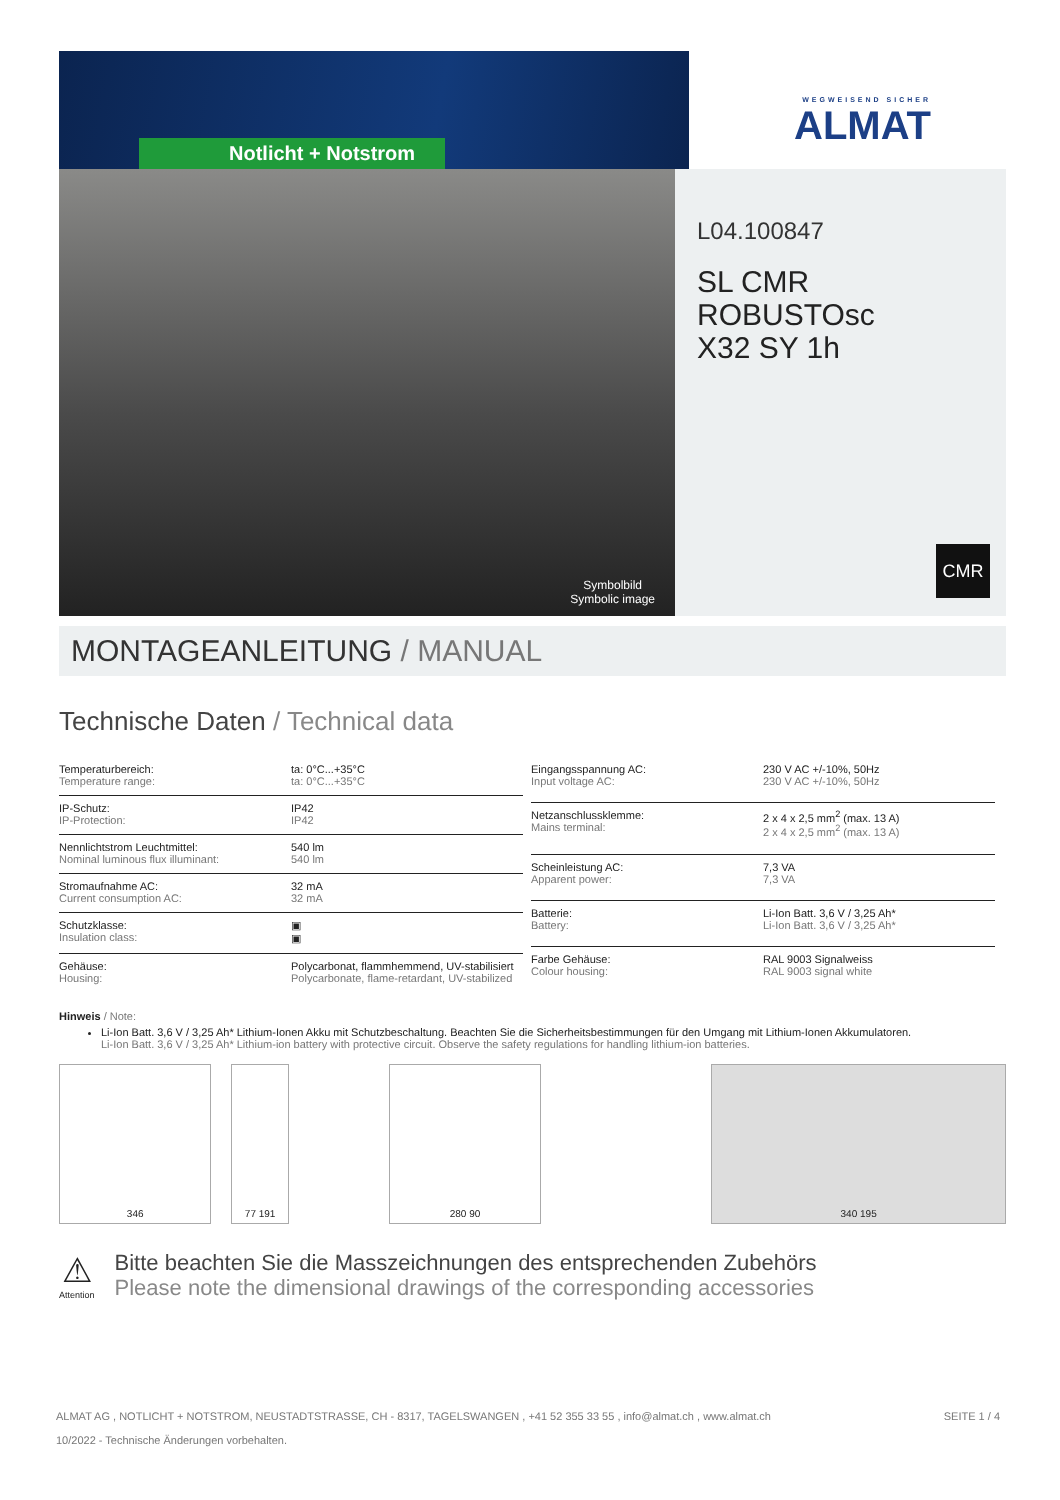Notlicht + Notstrom
WEGWEISEND SICHER
ALMAT
Symbolbild
Symbolic image
L04.100847
SL CMR ROBUSTOsc
X32 SY 1h
CMR
MONTAGEANLEITUNG / MANUAL
Technische Daten / Technical data
| Temperaturbereich: Temperature range: | ta: 0°C...+35°C ta: 0°C...+35°C |
| IP-Schutz: IP-Protection: | IP42 IP42 |
| Nennlichtstrom Leuchtmittel: Nominal luminous flux illuminant: | 540 lm 540 lm |
| Stromaufnahme AC: Current consumption AC: | 32 mA 32 mA |
| Schutzklasse: Insulation class: | ▣ ▣ |
| Gehäuse: Housing: | Polycarbonat, flammhemmend, UV-stabilisiert Polycarbonate, flame-retardant, UV-stabilized |
| Eingangsspannung AC: Input voltage AC: | 230 V AC +/-10%, 50Hz 230 V AC +/-10%, 50Hz |
| Netzanschlussklemme: Mains terminal: | 2 x 4 x 2,5 mm<sup>2</sup> (max. 13 A) 2 x 4 x 2,5 mm<sup>2</sup> (max. 13 A) |
| Scheinleistung AC: Apparent power: | 7,3 VA 7,3 VA |
| Batterie: Battery: | Li-Ion Batt. 3,6 V / 3,25 Ah* Li-Ion Batt. 3,6 V / 3,25 Ah* |
| Farbe Gehäuse: Colour housing: | RAL 9003 Signalweiss RAL 9003 signal white |
Hinweis / Note:
Li-Ion Batt. 3,6 V / 3,25 Ah* Lithium-Ionen Akku mit Schutzbeschaltung. Beachten Sie die Sicherheitsbestimmungen für den Umgang mit Lithium-Ionen Akkumulatoren.
Li-Ion Batt. 3,6 V / 3,25 Ah* Lithium-ion battery with protective circuit. Observe the safety regulations for handling lithium-ion batteries.
346 77 191 280 90 340 195
⚠
Attention
Bitte beachten Sie die Masszeichnungen des entsprechenden Zubehörs
Please note the dimensional drawings of the corresponding accessories
ALMAT AG , NOTLICHT + NOTSTROM, NEUSTADTSTRASSE, CH - 8317, TAGELSWANGEN , +41 52 355 33 55 , info@almat.ch , www.almat.ch
10/2022 - Technische Änderungen vorbehalten.
SEITE 1 / 4